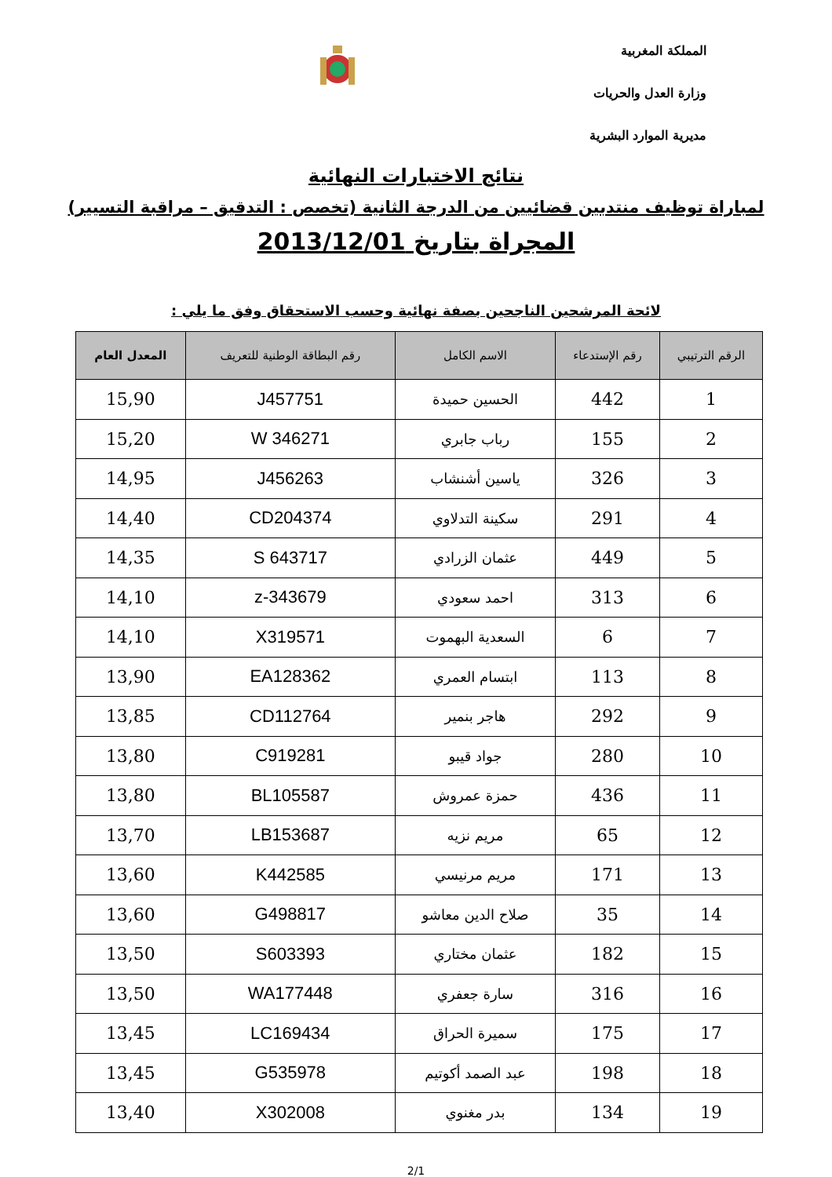المملكة المغربية
وزارة العدل والحريات
مديرية الموارد البشرية
نتائج الاختبارات النهائية
لمباراة توظيف منتدبين قضائيين من الدرجة الثانية (تخصص : التدقيق – مراقبة التسيير)
المجراة بتاريخ 2013/12/01
لائحة المرشحين الناجحين بصفة نهائية وحسب الاستحقاق وفق ما يلي :
| الرقم الترتيبي | رقم الإستدعاء | الاسم الكامل | رقم البطاقة الوطنية للتعريف | المعدل العام |
| --- | --- | --- | --- | --- |
| 1 | 442 | الحسين حميدة | J457751 | 15,90 |
| 2 | 155 | رباب جابري | W 346271 | 15,20 |
| 3 | 326 | ياسين أشنشاب | J456263 | 14,95 |
| 4 | 291 | سكينة التدلاوي | CD204374 | 14,40 |
| 5 | 449 | عثمان الزرادي | S 643717 | 14,35 |
| 6 | 313 | احمد سعودي | z-343679 | 14,10 |
| 7 | 6 | السعدية البهموت | X319571 | 14,10 |
| 8 | 113 | ابتسام العمري | EA128362 | 13,90 |
| 9 | 292 | هاجر بنمير | CD112764 | 13,85 |
| 10 | 280 | جواد قيبو | C919281 | 13,80 |
| 11 | 436 | حمزة عمروش | BL105587 | 13,80 |
| 12 | 65 | مريم نزيه | LB153687 | 13,70 |
| 13 | 171 | مريم مرنيسي | K442585 | 13,60 |
| 14 | 35 | صلاح الدين معاشو | G498817 | 13,60 |
| 15 | 182 | عثمان مختاري | S603393 | 13,50 |
| 16 | 316 | سارة جعفري | WA177448 | 13,50 |
| 17 | 175 | سميرة الحراق | LC169434 | 13,45 |
| 18 | 198 | عبد الصمد أكوتيم | G535978 | 13,45 |
| 19 | 134 | بدر مغنوي | X302008 | 13,40 |
2/1